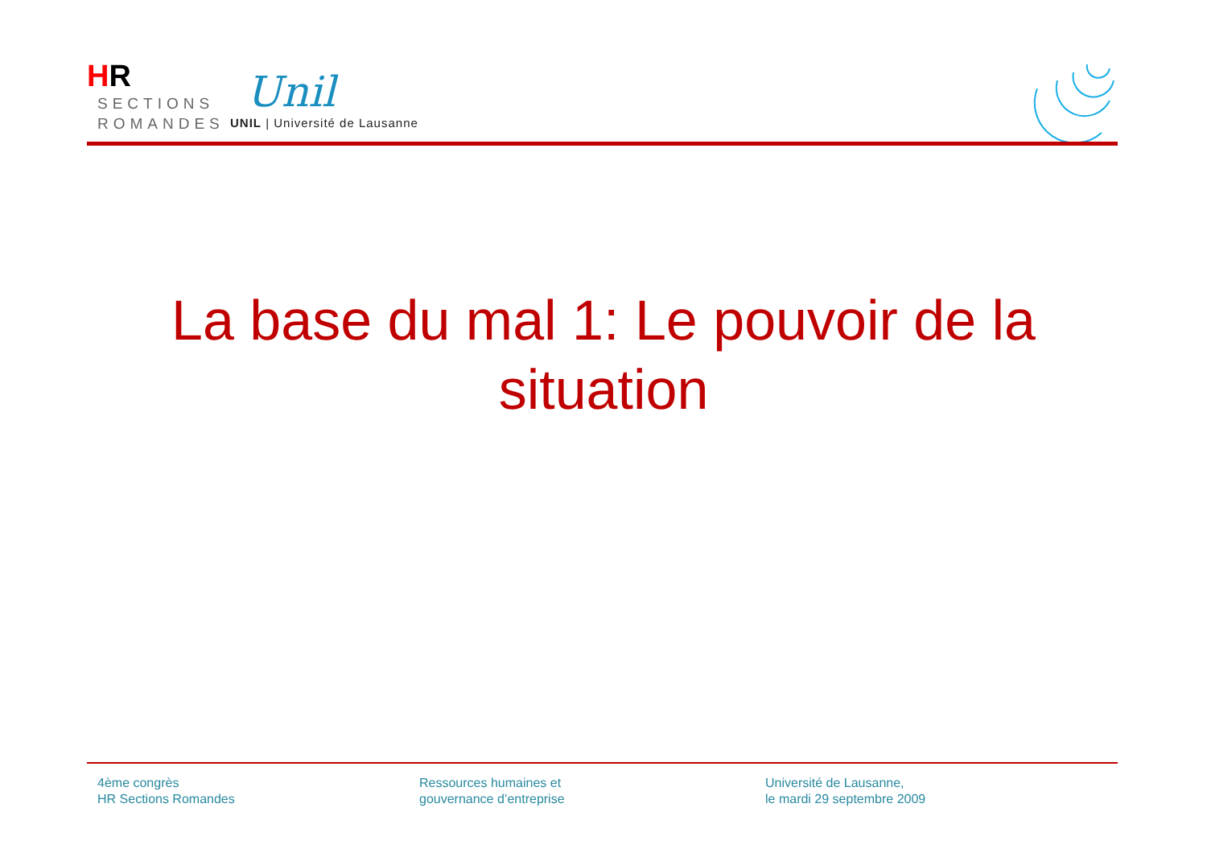HR
SECTIONS
ROMANDES
Unil
UNIL | Université de Lausanne
La base du mal 1: Le pouvoir de la situation
4ème congrès
HR Sections Romandes
Ressources humaines et
gouvernance d’entreprise
Université de Lausanne,
le mardi 29 septembre 2009